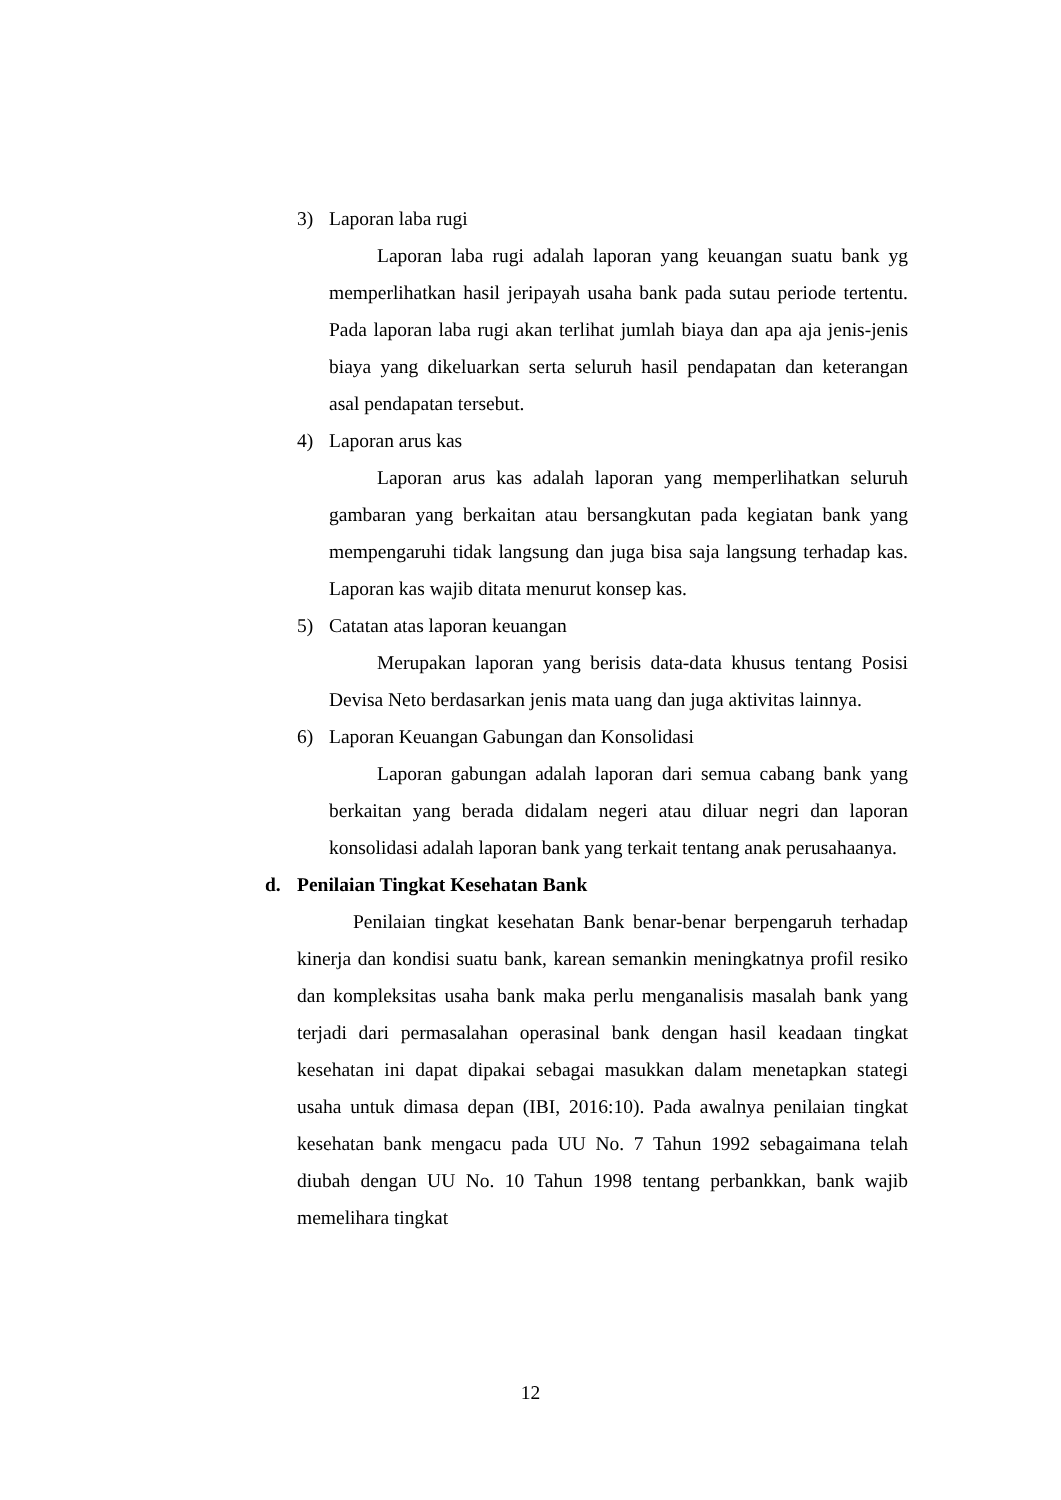3) Laporan laba rugi
Laporan laba rugi adalah laporan yang keuangan suatu bank yg memperlihatkan hasil jeripayah usaha bank pada sutau periode tertentu. Pada laporan laba rugi akan terlihat jumlah biaya dan apa aja jenis-jenis biaya yang dikeluarkan serta seluruh hasil pendapatan dan keterangan asal pendapatan tersebut.
4) Laporan arus kas
Laporan arus kas adalah laporan yang memperlihatkan seluruh gambaran yang berkaitan atau bersangkutan pada kegiatan bank yang mempengaruhi tidak langsung dan juga bisa saja langsung terhadap kas. Laporan kas wajib ditata menurut konsep kas.
5) Catatan atas laporan keuangan
Merupakan laporan yang berisis data-data khusus tentang Posisi Devisa Neto berdasarkan jenis mata uang dan juga aktivitas lainnya.
6) Laporan Keuangan Gabungan dan Konsolidasi
Laporan gabungan adalah laporan dari semua cabang bank yang berkaitan yang berada didalam negeri atau diluar negri dan laporan konsolidasi adalah laporan bank yang terkait tentang anak perusahaanya.
d. Penilaian Tingkat Kesehatan Bank
Penilaian tingkat kesehatan Bank benar-benar berpengaruh terhadap kinerja dan kondisi suatu bank, karean semankin meningkatnya profil resiko dan kompleksitas usaha bank maka perlu menganalisis masalah bank yang terjadi dari permasalahan operasinal bank dengan hasil keadaan tingkat kesehatan ini dapat dipakai sebagai masukkan dalam menetapkan stategi usaha untuk dimasa depan (IBI, 2016:10). Pada awalnya penilaian tingkat kesehatan bank mengacu pada UU No. 7 Tahun 1992 sebagaimana telah diubah dengan UU No. 10 Tahun 1998 tentang perbankkan, bank wajib memelihara tingkat
12